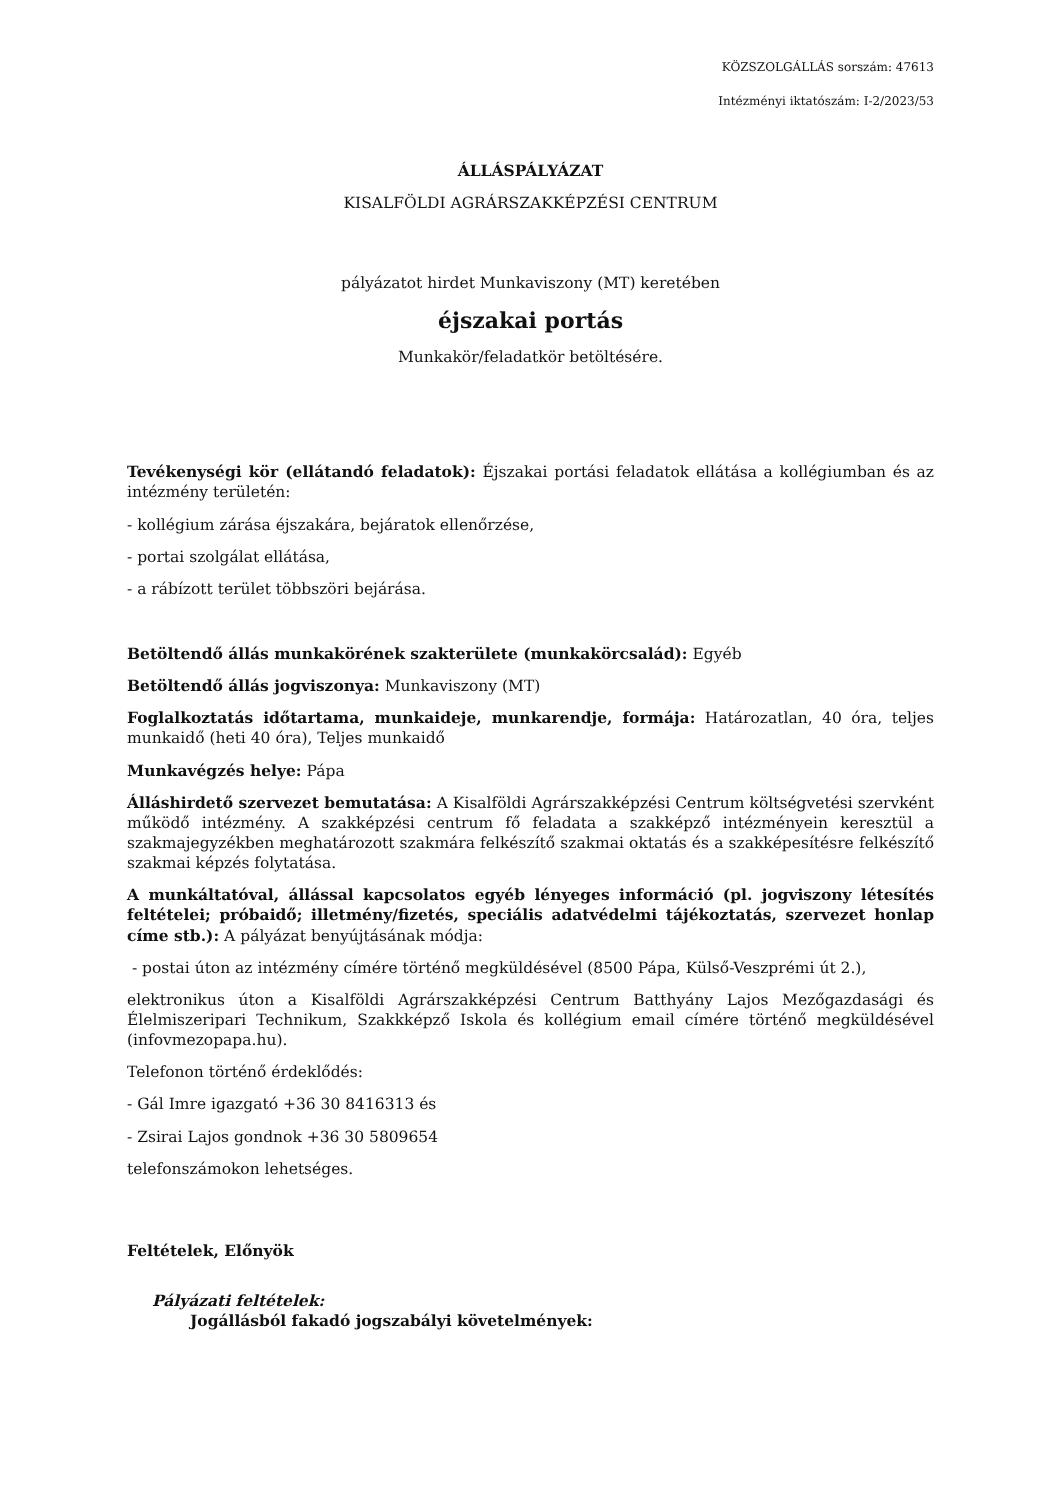KÖZSZOLGÁLLÁS sorszám: 47613
Intézményi iktatószám: I-2/2023/53
ÁLLÁSPÁLYÁZAT
KISALFÖLDI AGRÁRSZAKKÉPZÉSI CENTRUM
pályázatot hirdet Munkaviszony (MT) keretében
éjszakai portás
Munkakör/feladatkör betöltésére.
Tevékenységi kör (ellátandó feladatok): Éjszakai portási feladatok ellátása a kollégiumban és az intézmény területén:
- kollégium zárása éjszakára, bejáratok ellenőrzése,
- portai szolgálat ellátása,
- a rábízott terület többszöri bejárása.
Betöltendő állás munkakörének szakterülete (munkakörcsalád): Egyéb
Betöltendő állás jogviszonya: Munkaviszony (MT)
Foglalkoztatás időtartama, munkaideje, munkarendje, formája: Határozatlan, 40 óra, teljes munkaidő (heti 40 óra), Teljes munkaidő
Munkavégzés helye: Pápa
Álláshirdető szervezet bemutatása: A Kisalföldi Agrárszakképzési Centrum költségvetési szervként működő intézmény. A szakképzési centrum fő feladata a szakképző intézményein keresztül a szakmajegyzékben meghatározott szakmára felkészítő szakmai oktatás és a szakképesítésre felkészítő szakmai képzés folytatása.
A munkáltatóval, állással kapcsolatos egyéb lényeges információ (pl. jogviszony létesítés feltételei; próbaidő; illetmény/fizetés, speciális adatvédelmi tájékoztatás, szervezet honlap címe stb.): A pályázat benyújtásának módja:
- postai úton az intézmény címére történő megküldésével (8500 Pápa, Külső-Veszprémi út 2.),
elektronikus úton a Kisalföldi Agrárszakképzési Centrum Batthyány Lajos Mezőgazdasági és Élelmiszeripari Technikum, Szakkképző Iskola és kollégium email címére történő megküldésével (infovmezopapa.hu).
Telefonon történő érdeklődés:
- Gál Imre igazgató +36 30 8416313 és
- Zsirai Lajos gondnok +36 30 5809654
telefonszámokon lehetséges.
Feltételek, Előnyök
Pályázati feltételek:
Jogállásból fakadó jogszabályi követelmények: